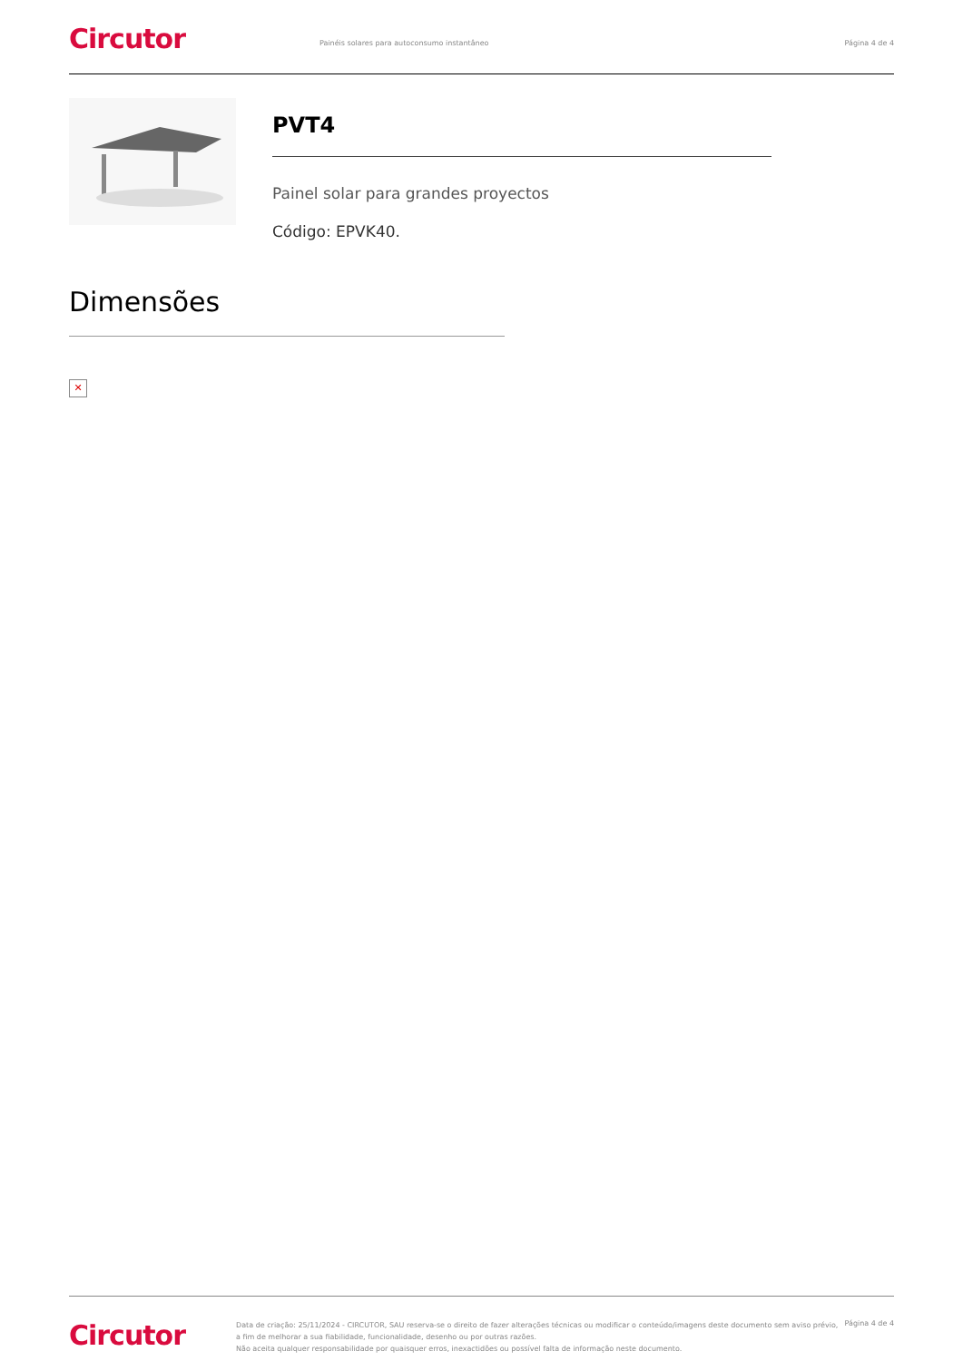Circutor
Painéis solares para autoconsumo instantâneo
Página 4 de 4
PVT4
Painel solar para grandes proyectos
Código: EPVK40.
Dimensões
✕
Circutor
Data de criação: 25/11/2024 - CIRCUTOR, SAU reserva-se o direito de fazer alterações técnicas ou modificar o conteúdo/imagens deste documento sem aviso prévio,
a fim de melhorar a sua fiabilidade, funcionalidade, desenho ou por outras razões.
Não aceita qualquer responsabilidade por quaisquer erros, inexactidões ou possível falta de informação neste documento.
Página 4 de 4